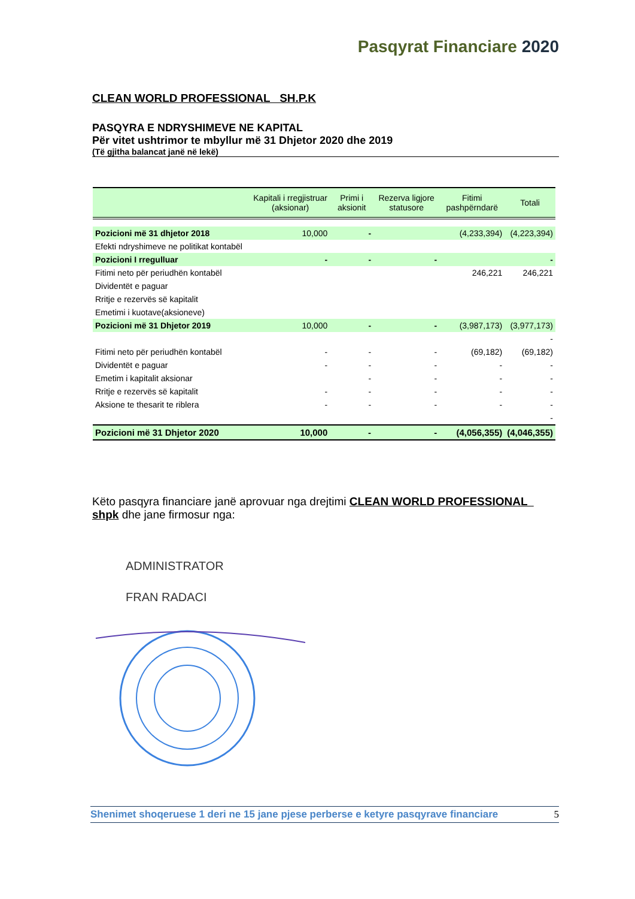Pasqyrat Financiare 2020
CLEAN WORLD PROFESSIONAL SH.P.K
PASQYRA E NDRYSHIMEVE NE KAPITAL
Për vitet ushtrimor te mbyllur më 31 Dhjetor 2020 dhe 2019
(Të gjitha balancat janë në lekë)
| | Kapitali i rregjistruar (aksionar) | Primi i aksionit | Rezerva ligjore statusore | Fitimi pashpërndarë | Totali |
| --- | --- | --- | --- | --- | --- |
| Pozicioni më 31 dhjetor 2018 | 10,000 | - | | (4,233,394) | (4,223,394) |
| Efekti ndryshimeve ne politikat kontabël | | | | | |
| Pozicioni I rregulluar | - | - | - | | - |
| Fitimi neto për periudhën kontabël | | | | 246,221 | 246,221 |
| Dividentët e paguar | | | | | |
| Rritje e rezervës së kapitalit | | | | | |
| Emetimi i kuotave(aksioneve) | | | | | |
| Pozicioni më 31 Dhjetor 2019 | 10,000 | - | - | (3,987,173) | (3,977,173) |
| | | | | | - |
| Fitimi neto për periudhën kontabël | - | - | - | (69,182) | (69,182) |
| Dividentët e paguar | - | - | - | - | - |
| Emetim i kapitalit aksionar | | - | - | - | - |
| Rritje e rezervës së kapitalit | - | - | - | - | - |
| Aksione te thesarit te riblera | - | - | - | - | - |
| | | | | | - |
| Pozicioni më 31 Dhjetor 2020 | 10,000 | - | - | (4,056,355) | (4,046,355) |
Këto pasqyra financiare janë aprovuar nga drejtimi CLEAN WORLD PROFESSIONAL shpk dhe jane firmosur nga:
ADMINISTRATOR
FRAN RADACI
Shenimet shoqeruese 1 deri ne 15 jane pjese perberse e ketyre pasqyrave financiare 5